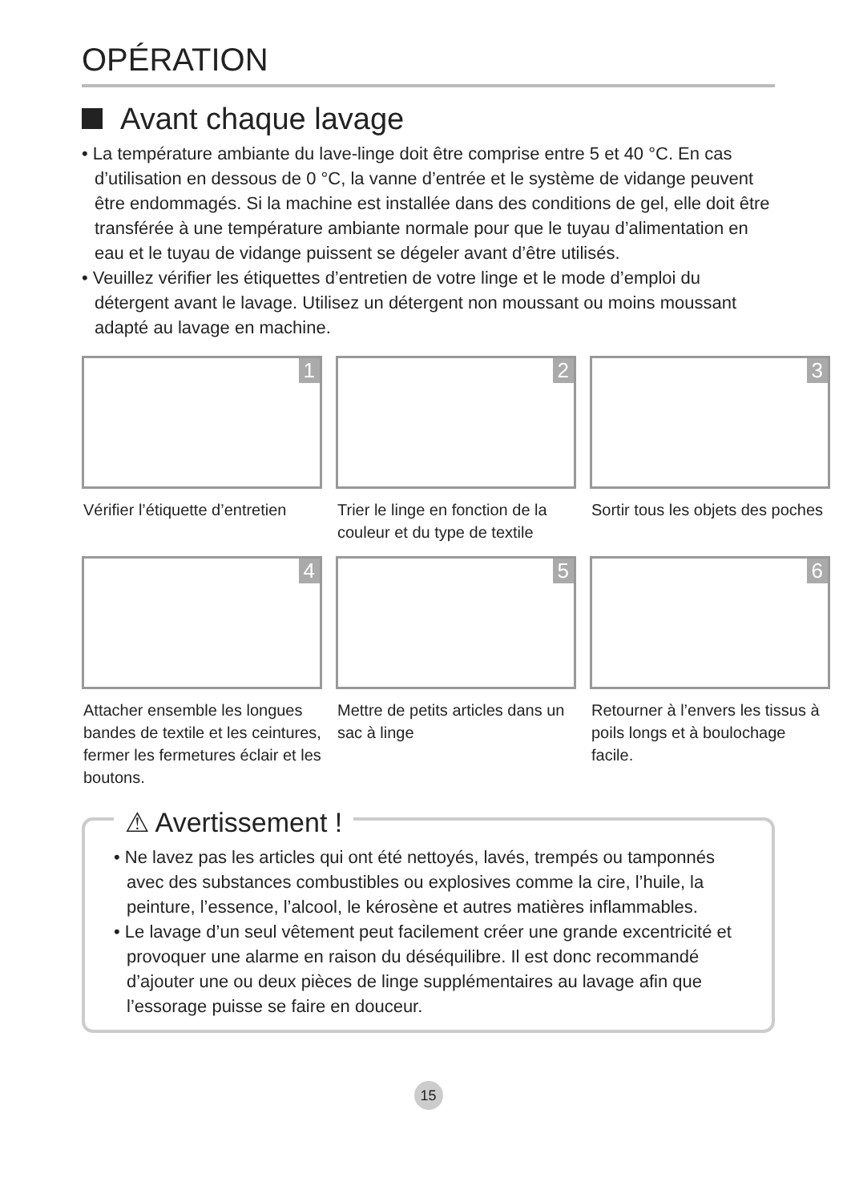OPÉRATION
Avant chaque lavage
• La température ambiante du lave-linge doit être comprise entre 5 et 40 °C. En cas d’utilisation en dessous de 0 °C, la vanne d’entrée et le système de vidange peuvent être endommagés. Si la machine est installée dans des conditions de gel, elle doit être transférée à une température ambiante normale pour que le tuyau d’alimentation en eau et le tuyau de vidange puissent se dégeler avant d’être utilisés.
• Veuillez vérifier les étiquettes d’entretien de votre linge et le mode d’emploi du détergent avant le lavage. Utilisez un détergent non moussant ou moins moussant adapté au lavage en machine.
1
Vérifier l’étiquette d’entretien
2
Trier le linge en fonction de la couleur et du type de textile
3
Sortir tous les objets des poches
4
Attacher ensemble les longues bandes de textile et les ceintures, fermer les fermetures éclair et les boutons.
5
Mettre de petits articles dans un sac à linge
6
Retourner à l’envers les tissus à poils longs et à boulochage facile.
⚠ Avertissement !
• Ne lavez pas les articles qui ont été nettoyés, lavés, trempés ou tamponnés avec des substances combustibles ou explosives comme la cire, l’huile, la peinture, l’essence, l’alcool, le kérosène et autres matières inflammables.
• Le lavage d’un seul vêtement peut facilement créer une grande excentricité et provoquer une alarme en raison du déséquilibre. Il est donc recommandé d’ajouter une ou deux pièces de linge supplémentaires au lavage afin que l’essorage puisse se faire en douceur.
15